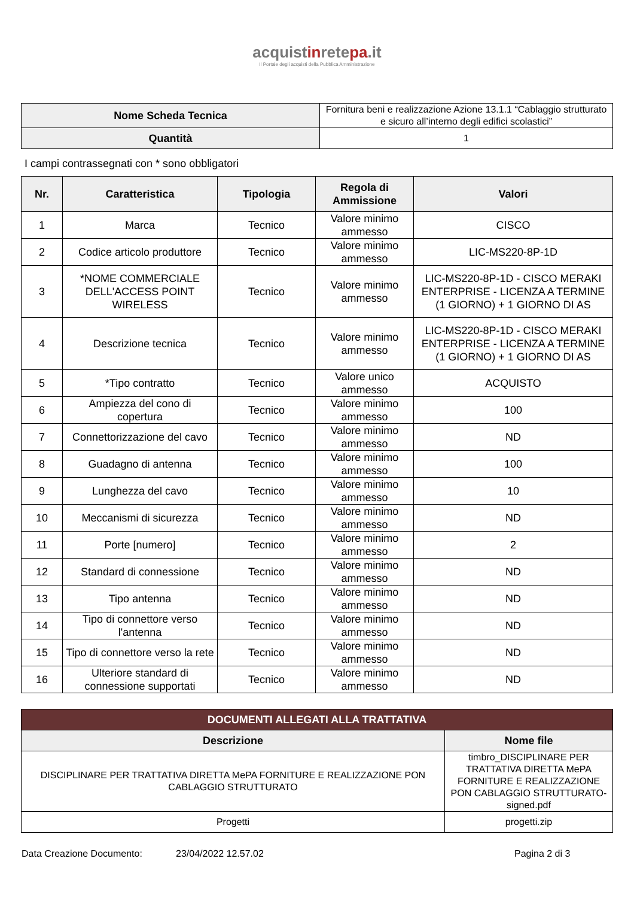acquistinretepa.it
Il Portale degli acquisti della Pubblica Amministrazione
| Nome Scheda Tecnica | Fornitura beni e realizzazione Azione 13.1.1 “Cablaggio strutturato e sicuro all’interno degli edifici scolastici” |
| Quantità | 1 |
I campi contrassegnati con * sono obbligatori
| Nr. | Caratteristica | Tipologia | Regola di Ammissione | Valori |
| --- | --- | --- | --- | --- |
| 1 | Marca | Tecnico | Valore minimo ammesso | CISCO |
| 2 | Codice articolo produttore | Tecnico | Valore minimo ammesso | LIC-MS220-8P-1D |
| 3 | *NOME COMMERCIALE DELL'ACCESS POINT WIRELESS | Tecnico | Valore minimo ammesso | LIC-MS220-8P-1D - CISCO MERAKI ENTERPRISE - LICENZA A TERMINE (1 GIORNO) + 1 GIORNO DI AS |
| 4 | Descrizione tecnica | Tecnico | Valore minimo ammesso | LIC-MS220-8P-1D - CISCO MERAKI ENTERPRISE - LICENZA A TERMINE (1 GIORNO) + 1 GIORNO DI AS |
| 5 | *Tipo contratto | Tecnico | Valore unico ammesso | ACQUISTO |
| 6 | Ampiezza del cono di copertura | Tecnico | Valore minimo ammesso | 100 |
| 7 | Connettorizzazione del cavo | Tecnico | Valore minimo ammesso | ND |
| 8 | Guadagno di antenna | Tecnico | Valore minimo ammesso | 100 |
| 9 | Lunghezza del cavo | Tecnico | Valore minimo ammesso | 10 |
| 10 | Meccanismi di sicurezza | Tecnico | Valore minimo ammesso | ND |
| 11 | Porte [numero] | Tecnico | Valore minimo ammesso | 2 |
| 12 | Standard di connessione | Tecnico | Valore minimo ammesso | ND |
| 13 | Tipo antenna | Tecnico | Valore minimo ammesso | ND |
| 14 | Tipo di connettore verso l'antenna | Tecnico | Valore minimo ammesso | ND |
| 15 | Tipo di connettore verso la rete | Tecnico | Valore minimo ammesso | ND |
| 16 | Ulteriore standard di connessione supportati | Tecnico | Valore minimo ammesso | ND |
| DOCUMENTI ALLEGATI ALLA TRATTATIVA | |
| --- | --- |
| Descrizione | Nome file |
| DISCIPLINARE PER TRATTATIVA DIRETTA MePA FORNITURE E REALIZZAZIONE PON CABLAGGIO STRUTTURATO | timbro_DISCIPLINARE PER TRATTATIVA DIRETTA MePA FORNITURE E REALIZZAZIONE PON CABLAGGIO STRUTTURATO-signed.pdf |
| Progetti | progetti.zip |
Data Creazione Documento: 23/04/2022 12.57.02 Pagina 2 di 3